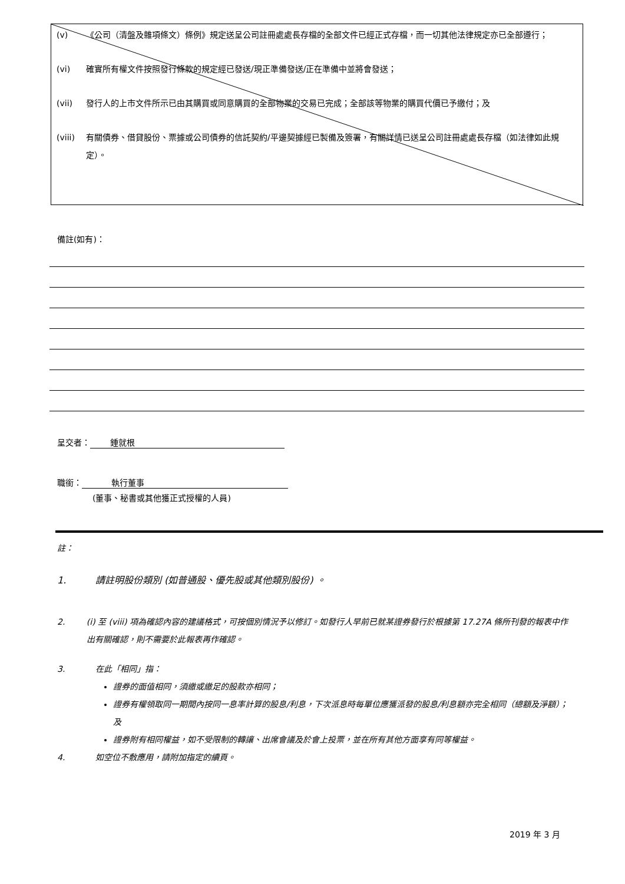(v) 《公司（清盤及雜項條文）條例》規定送呈公司註冊處處長存檔的全部文件已經正式存檔，而一切其他法律規定亦已全部遵行；
(vi) 確實所有權文件按照發行條款的規定經已發送/現正準備發送/正在準備中並將會發送；
(vii) 發行人的上市文件所示已由其購買或同意購買的全部物業的交易已完成；全部該等物業的購買代價已予繳付；及
(viii) 有關債券、借貸股份、票據或公司債券的信託契約/平邊契據經已製備及簽署，有關詳情已送呈公司註冊處處長存檔（如法律如此規定）。
備註(如有)：
呈交者： 鍾就根
職銜： 執行董事
(董事、秘書或其他獲正式授權的人員)
註：
1. 請註明股份類別 (如普通股、優先股或其他類別股份) 。
2. (i) 至 (viii) 項為確認內容的建議格式，可按個別情況予以修訂。如發行人早前已就某證券發行於根據第 17.27A 條所刊發的報表中作出有關確認，則不需要於此報表再作確認。
3. 在此「相同」指：
證券的面值相同，須繳或繳足的股款亦相同；
證券有權領取同一期間內按同一息率計算的股息/利息，下次派息時每單位應獲派發的股息/利息額亦完全相同（總額及淨額）；及
證券附有相同權益，如不受限制的轉讓、出席會議及於會上投票，並在所有其他方面享有同等權益。
4. 如空位不敷應用，請附加指定的續頁。
2019 年 3 月